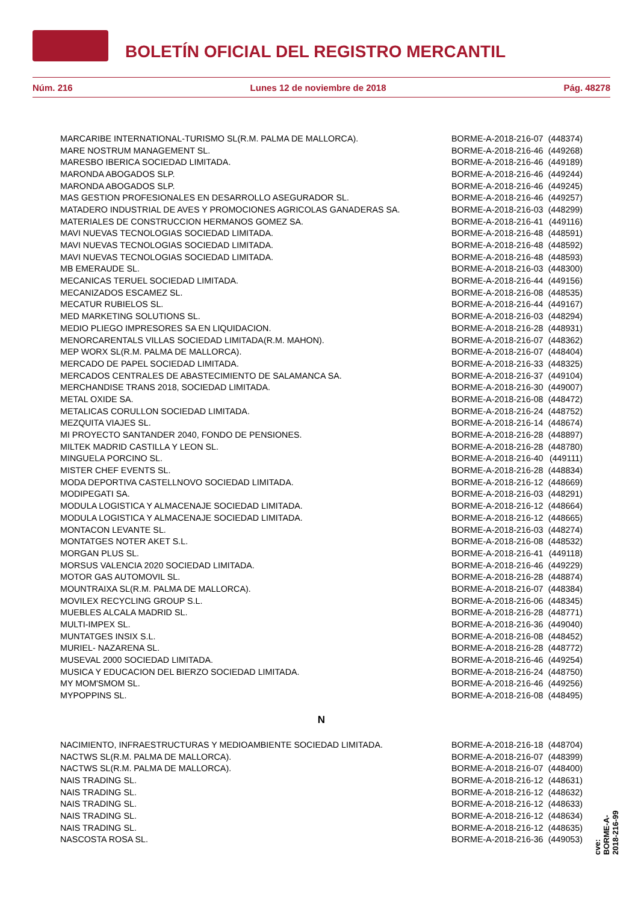BOLETÍN OFICIAL DEL REGISTRO MERCANTIL
Núm. 216 Lunes 12 de noviembre de 2018 Pág. 48278
| MARCARIBE INTERNATIONAL-TURISMO SL(R.M. PALMA DE MALLORCA). | BORME-A-2018-216-07 | (448374) |
| MARE NOSTRUM MANAGEMENT SL. | BORME-A-2018-216-46 | (449268) |
| MARESBO IBERICA SOCIEDAD LIMITADA. | BORME-A-2018-216-46 | (449189) |
| MARONDA ABOGADOS SLP. | BORME-A-2018-216-46 | (449244) |
| MARONDA ABOGADOS SLP. | BORME-A-2018-216-46 | (449245) |
| MAS GESTION PROFESIONALES EN DESARROLLO ASEGURADOR SL. | BORME-A-2018-216-46 | (449257) |
| MATADERO INDUSTRIAL DE AVES Y PROMOCIONES AGRICOLAS GANADERAS SA. | BORME-A-2018-216-03 | (448299) |
| MATERIALES DE CONSTRUCCION HERMANOS GOMEZ SA. | BORME-A-2018-216-41 | (449116) |
| MAVI NUEVAS TECNOLOGIAS SOCIEDAD LIMITADA. | BORME-A-2018-216-48 | (448591) |
| MAVI NUEVAS TECNOLOGIAS SOCIEDAD LIMITADA. | BORME-A-2018-216-48 | (448592) |
| MAVI NUEVAS TECNOLOGIAS SOCIEDAD LIMITADA. | BORME-A-2018-216-48 | (448593) |
| MB EMERAUDE SL. | BORME-A-2018-216-03 | (448300) |
| MECANICAS TERUEL SOCIEDAD LIMITADA. | BORME-A-2018-216-44 | (449156) |
| MECANIZADOS ESCAMEZ SL. | BORME-A-2018-216-08 | (448535) |
| MECATUR RUBIELOS SL. | BORME-A-2018-216-44 | (449167) |
| MED MARKETING SOLUTIONS SL. | BORME-A-2018-216-03 | (448294) |
| MEDIO PLIEGO IMPRESORES SA EN LIQUIDACION. | BORME-A-2018-216-28 | (448931) |
| MENORCARENTALS VILLAS SOCIEDAD LIMITADA(R.M. MAHON). | BORME-A-2018-216-07 | (448362) |
| MEP WORX SL(R.M. PALMA DE MALLORCA). | BORME-A-2018-216-07 | (448404) |
| MERCADO DE PAPEL SOCIEDAD LIMITADA. | BORME-A-2018-216-33 | (448325) |
| MERCADOS CENTRALES DE ABASTECIMIENTO DE SALAMANCA SA. | BORME-A-2018-216-37 | (449104) |
| MERCHANDISE TRANS 2018, SOCIEDAD LIMITADA. | BORME-A-2018-216-30 | (449007) |
| METAL OXIDE SA. | BORME-A-2018-216-08 | (448472) |
| METALICAS CORULLON SOCIEDAD LIMITADA. | BORME-A-2018-216-24 | (448752) |
| MEZQUITA VIAJES SL. | BORME-A-2018-216-14 | (448674) |
| MI PROYECTO SANTANDER 2040, FONDO DE PENSIONES. | BORME-A-2018-216-28 | (448897) |
| MILTEK MADRID CASTILLA Y LEON SL. | BORME-A-2018-216-28 | (448780) |
| MINGUELA PORCINO SL. | BORME-A-2018-216-40 | (449111) |
| MISTER CHEF EVENTS SL. | BORME-A-2018-216-28 | (448834) |
| MODA DEPORTIVA CASTELLNOVO SOCIEDAD LIMITADA. | BORME-A-2018-216-12 | (448669) |
| MODIPEGATI SA. | BORME-A-2018-216-03 | (448291) |
| MODULA LOGISTICA Y ALMACENAJE SOCIEDAD LIMITADA. | BORME-A-2018-216-12 | (448664) |
| MODULA LOGISTICA Y ALMACENAJE SOCIEDAD LIMITADA. | BORME-A-2018-216-12 | (448665) |
| MONTACON LEVANTE SL. | BORME-A-2018-216-03 | (448274) |
| MONTATGES NOTER AKET S.L. | BORME-A-2018-216-08 | (448532) |
| MORGAN PLUS SL. | BORME-A-2018-216-41 | (449118) |
| MORSUS VALENCIA 2020 SOCIEDAD LIMITADA. | BORME-A-2018-216-46 | (449229) |
| MOTOR GAS AUTOMOVIL SL. | BORME-A-2018-216-28 | (448874) |
| MOUNTRAIXA SL(R.M. PALMA DE MALLORCA). | BORME-A-2018-216-07 | (448384) |
| MOVILEX RECYCLING GROUP S.L. | BORME-A-2018-216-06 | (448345) |
| MUEBLES ALCALA MADRID SL. | BORME-A-2018-216-28 | (448771) |
| MULTI-IMPEX SL. | BORME-A-2018-216-36 | (449040) |
| MUNTATGES INSIX S.L. | BORME-A-2018-216-08 | (448452) |
| MURIEL- NAZARENA SL. | BORME-A-2018-216-28 | (448772) |
| MUSEVAL 2000 SOCIEDAD LIMITADA. | BORME-A-2018-216-46 | (449254) |
| MUSICA Y EDUCACION DEL BIERZO SOCIEDAD LIMITADA. | BORME-A-2018-216-24 | (448750) |
| MY MOM'SMOM SL. | BORME-A-2018-216-46 | (449256) |
| MYPOPPINS SL. | BORME-A-2018-216-08 | (448495) |
| N | | |
| NACIMIENTO, INFRAESTRUCTURAS Y MEDIOAMBIENTE SOCIEDAD LIMITADA. | BORME-A-2018-216-18 | (448704) |
| NACTWS SL(R.M. PALMA DE MALLORCA). | BORME-A-2018-216-07 | (448399) |
| NACTWS SL(R.M. PALMA DE MALLORCA). | BORME-A-2018-216-07 | (448400) |
| NAIS TRADING SL. | BORME-A-2018-216-12 | (448631) |
| NAIS TRADING SL. | BORME-A-2018-216-12 | (448632) |
| NAIS TRADING SL. | BORME-A-2018-216-12 | (448633) |
| NAIS TRADING SL. | BORME-A-2018-216-12 | (448634) |
| NAIS TRADING SL. | BORME-A-2018-216-12 | (448635) |
| NASCOSTA ROSA SL. | BORME-A-2018-216-36 | (449053) |
cve: BORME-A-2018-216-99